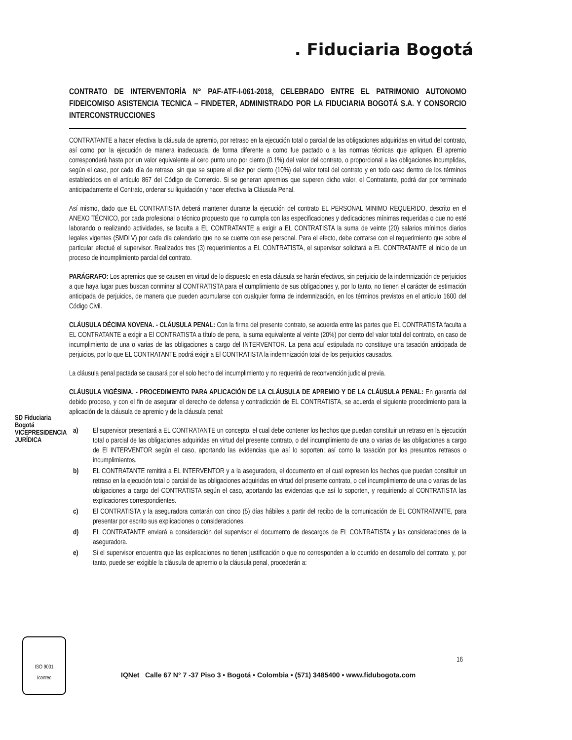. Fiduciaria Bogotá
CONTRATO DE INTERVENTORÍA N° PAF-ATF-I-061-2018, CELEBRADO ENTRE EL PATRIMONIO AUTONOMO FIDEICOMISO ASISTENCIA TECNICA – FINDETER, ADMINISTRADO POR LA FIDUCIARIA BOGOTÁ S.A. Y CONSORCIO INTERCONSTRUCCIONES
CONTRATANTE a hacer efectiva la cláusula de apremio, por retraso en la ejecución total o parcial de las obligaciones adquiridas en virtud del contrato, así como por la ejecución de manera inadecuada, de forma diferente a como fue pactado o a las normas técnicas que apliquen. El apremio corresponderá hasta por un valor equivalente al cero punto uno por ciento (0.1%) del valor del contrato, o proporcional a las obligaciones incumplidas, según el caso, por cada día de retraso, sin que se supere el diez por ciento (10%) del valor total del contrato y en todo caso dentro de los términos establecidos en el artículo 867 del Código de Comercio. Si se generan apremios que superen dicho valor, el Contratante, podrá dar por terminado anticipadamente el Contrato, ordenar su liquidación y hacer efectiva la Cláusula Penal.
Así mismo, dado que EL CONTRATISTA deberá mantener durante la ejecución del contrato EL PERSONAL MINIMO REQUERIDO, descrito en el ANEXO TÉCNICO, por cada profesional o técnico propuesto que no cumpla con las especificaciones y dedicaciones mínimas requeridas o que no esté laborando o realizando actividades, se faculta a EL CONTRATANTE a exigir a EL CONTRATISTA la suma de veinte (20) salarios mínimos diarios legales vigentes (SMDLV) por cada día calendario que no se cuente con ese personal. Para el efecto, debe contarse con el requerimiento que sobre el particular efectué el supervisor. Realizados tres (3) requerimientos a EL CONTRATISTA, el supervisor solicitará a EL CONTRATANTE el inicio de un proceso de incumplimiento parcial del contrato.
PARÁGRAFO: Los apremios que se causen en virtud de lo dispuesto en esta cláusula se harán efectivos, sin perjuicio de la indemnización de perjuicios a que haya lugar pues buscan conminar al CONTRATISTA para el cumplimiento de sus obligaciones y, por lo tanto, no tienen el carácter de estimación anticipada de perjuicios, de manera que pueden acumularse con cualquier forma de indemnización, en los términos previstos en el artículo 1600 del Código Civil.
CLÁUSULA DÉCIMA NOVENA. - CLÁUSULA PENAL: Con la firma del presente contrato, se acuerda entre las partes que EL CONTRATISTA faculta a EL CONTRATANTE a exigir a El CONTRATISTA a título de pena, la suma equivalente al veinte (20%) por ciento del valor total del contrato, en caso de incumplimiento de una o varias de las obligaciones a cargo del INTERVENTOR. La pena aquí estipulada no constituye una tasación anticipada de perjuicios, por lo que EL CONTRATANTE podrá exigir a El CONTRATISTA la indemnización total de los perjuicios causados.
La cláusula penal pactada se causará por el solo hecho del incumplimiento y no requerirá de reconvención judicial previa.
CLÁUSULA VIGÉSIMA. - PROCEDIMIENTO PARA APLICACIÓN DE LA CLÁUSULA DE APREMIO Y DE LA CLÁUSULA PENAL: En garantía del debido proceso, y con el fin de asegurar el derecho de defensa y contradicción de EL CONTRATISTA, se acuerda el siguiente procedimiento para la aplicación de la cláusula de apremio y de la cláusula penal:
a) El supervisor presentará a EL CONTRATANTE un concepto, el cual debe contener los hechos que puedan constituir un retraso en la ejecución total o parcial de las obligaciones adquiridas en virtud del presente contrato, o del incumplimiento de una o varias de las obligaciones a cargo de El INTERVENTOR según el caso, aportando las evidencias que así lo soporten; así como la tasación por los presuntos retrasos o incumplimientos.
b) EL CONTRATANTE remitirá a EL INTERVENTOR y a la aseguradora, el documento en el cual expresen los hechos que puedan constituir un retraso en la ejecución total o parcial de las obligaciones adquiridas en virtud del presente contrato, o del incumplimiento de una o varias de las obligaciones a cargo del CONTRATISTA según el caso, aportando las evidencias que así lo soporten, y requiriendo al CONTRATISTA las explicaciones correspondientes.
c) El CONTRATISTA y la aseguradora contarán con cinco (5) días hábiles a partir del recibo de la comunicación de EL CONTRATANTE, para presentar por escrito sus explicaciones o consideraciones.
d) EL CONTRATANTE enviará a consideración del supervisor el documento de descargos de EL CONTRATISTA y las consideraciones de la aseguradora.
e) Si el supervisor encuentra que las explicaciones no tienen justificación o que no corresponden a lo ocurrido en desarrollo del contrato. y, por tanto, puede ser exigible la cláusula de apremio o la cláusula penal, procederán a:
SD Fiduciaria Bogotá VICEPRESIDENCIA JURÍDICA
16
ISO 9001
Icontec
IQNet Calle 67 N° 7 -37 Piso 3 • Bogotá • Colombia • (571) 3485400 • www.fidubogota.com